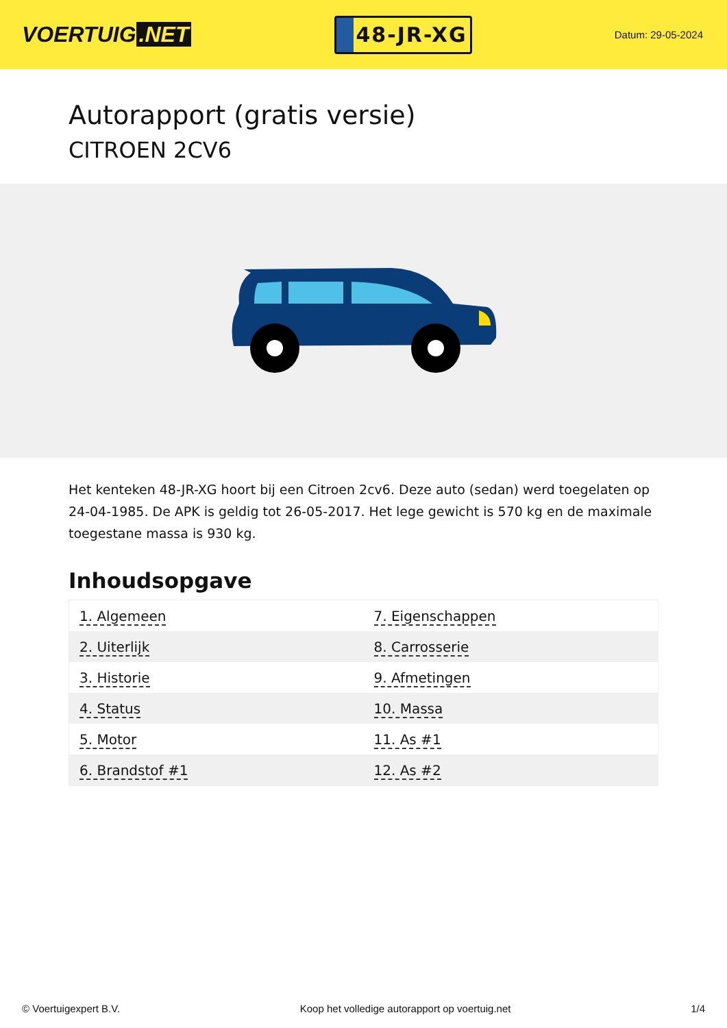VOERTUIG.NET
48-JR-XG
Datum: 29-05-2024
Autorapport (gratis versie)
CITROEN 2CV6
Het kenteken 48-JR-XG hoort bij een Citroen 2cv6. Deze auto (sedan) werd toegelaten op 24-04-1985. De APK is geldig tot 26-05-2017. Het lege gewicht is 570 kg en de maximale toegestane massa is 930 kg.
Inhoudsopgave
| 1. Algemeen | 7. Eigenschappen |
| 2. Uiterlijk | 8. Carrosserie |
| 3. Historie | 9. Afmetingen |
| 4. Status | 10. Massa |
| 5. Motor | 11. As #1 |
| 6. Brandstof #1 | 12. As #2 |
© Voertuigexpert B.V. Koop het volledige autorapport op voertuig.net 1/4